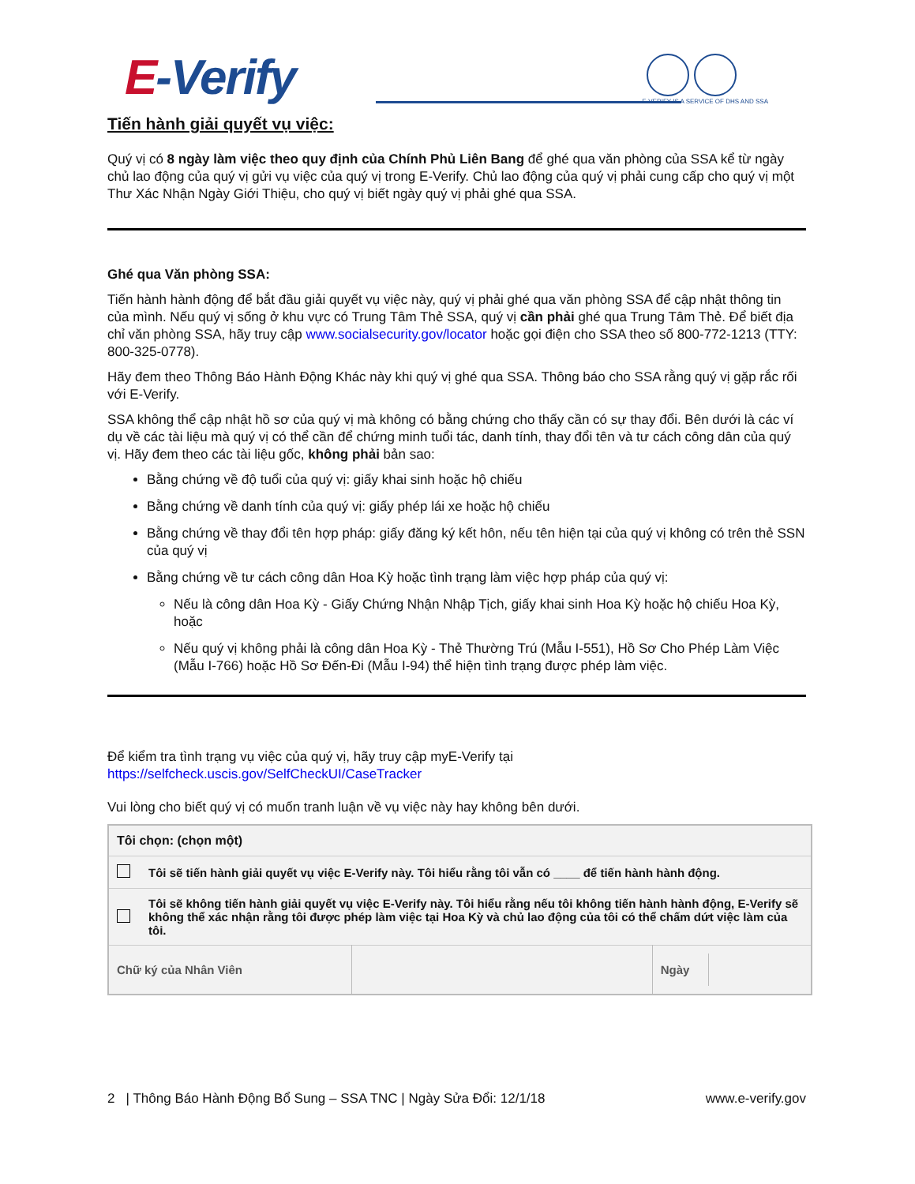E-Verify
E-VERIFY IS A SERVICE OF DHS AND SSA
Tiến hành giải quyết vụ việc:
Quý vị có 8 ngày làm việc theo quy định của Chính Phủ Liên Bang để ghé qua văn phòng của SSA kể từ ngày chủ lao động của quý vị gửi vụ việc của quý vị trong E-Verify. Chủ lao động của quý vị phải cung cấp cho quý vị một Thư Xác Nhận Ngày Giới Thiệu, cho quý vị biết ngày quý vị phải ghé qua SSA.
Ghé qua Văn phòng SSA:
Tiến hành hành động để bắt đầu giải quyết vụ việc này, quý vị phải ghé qua văn phòng SSA để cập nhật thông tin của mình. Nếu quý vị sống ở khu vực có Trung Tâm Thẻ SSA, quý vị cần phải ghé qua Trung Tâm Thẻ. Để biết địa chỉ văn phòng SSA, hãy truy cập www.socialsecurity.gov/locator hoặc gọi điện cho SSA theo số 800-772-1213 (TTY: 800-325-0778).
Hãy đem theo Thông Báo Hành Động Khác này khi quý vị ghé qua SSA. Thông báo cho SSA rằng quý vị gặp rắc rối với E-Verify.
SSA không thể cập nhật hồ sơ của quý vị mà không có bằng chứng cho thấy cần có sự thay đổi. Bên dưới là các ví dụ về các tài liệu mà quý vị có thể cần để chứng minh tuổi tác, danh tính, thay đổi tên và tư cách công dân của quý vị. Hãy đem theo các tài liệu gốc, không phải bản sao:
Bằng chứng về độ tuổi của quý vị: giấy khai sinh hoặc hộ chiếu
Bằng chứng về danh tính của quý vị: giấy phép lái xe hoặc hộ chiếu
Bằng chứng về thay đổi tên hợp pháp: giấy đăng ký kết hôn, nếu tên hiện tại của quý vị không có trên thẻ SSN của quý vị
Bằng chứng về tư cách công dân Hoa Kỳ hoặc tình trạng làm việc hợp pháp của quý vị:
Nếu là công dân Hoa Kỳ - Giấy Chứng Nhận Nhập Tịch, giấy khai sinh Hoa Kỳ hoặc hộ chiếu Hoa Kỳ, hoặc
Nếu quý vị không phải là công dân Hoa Kỳ - Thẻ Thường Trú (Mẫu I-551), Hồ Sơ Cho Phép Làm Việc (Mẫu I-766) hoặc Hồ Sơ Đến-Đi (Mẫu I-94) thể hiện tình trạng được phép làm việc.
Để kiểm tra tình trạng vụ việc của quý vị, hãy truy cập myE-Verify tại
https://selfcheck.uscis.gov/SelfCheckUI/CaseTracker
Vui lòng cho biết quý vị có muốn tranh luận về vụ việc này hay không bên dưới.
| Tôi chọn: (chọn một) | | | |
| | Tôi sẽ tiến hành giải quyết vụ việc E-Verify này. Tôi hiểu rằng tôi vẫn có ____ để tiến hành hành động. | | |
| | Tôi sẽ không tiến hành giải quyết vụ việc E-Verify này. Tôi hiểu rằng nếu tôi không tiến hành hành động, E-Verify sẽ không thể xác nhận rằng tôi được phép làm việc tại Hoa Kỳ và chủ lao động của tôi có thể chấm dứt việc làm của tôi. | | |
| Chữ ký của Nhân Viên | | | Ngày |
2 | Thông Báo Hành Động Bổ Sung – SSA TNC | Ngày Sửa Đổi: 12/1/18 www.e-verify.gov